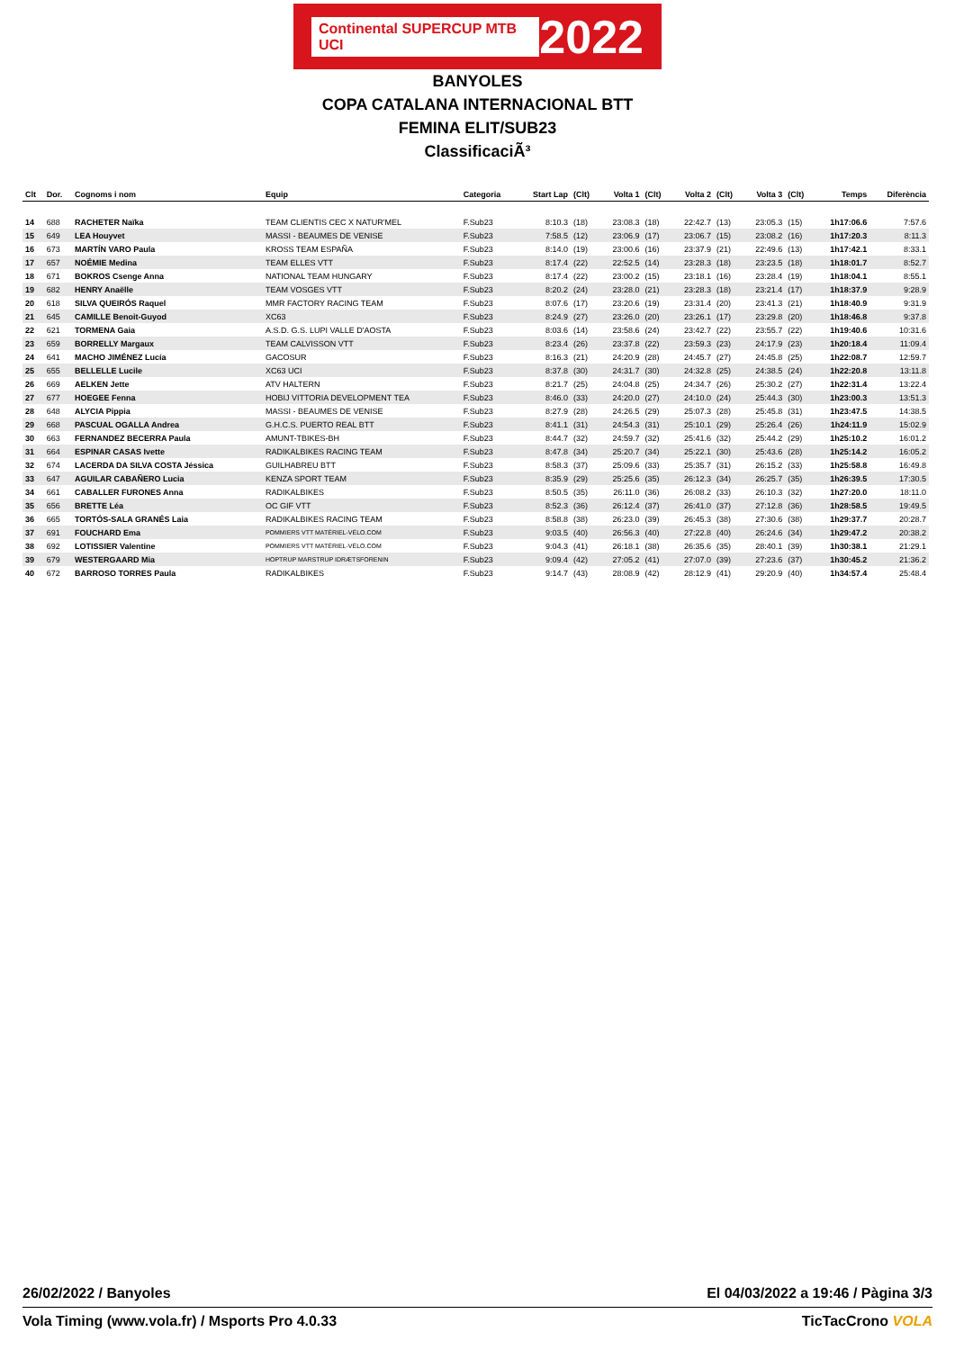Continental SUPERCUP MTB UCI 2022
BANYOLES
COPA CATALANA INTERNACIONAL BTT
FEMINA ELIT/SUB23
ClassificaciÃ³
| Clt | Dor. | Cognoms i nom | Equip | Categoria | Start Lap | (Clt) | Volta 1 | (Clt) | Volta 2 | (Clt) | Volta 3 | (Clt) | Temps | Diferència |
| --- | --- | --- | --- | --- | --- | --- | --- | --- | --- | --- | --- | --- | --- | --- |
| 14 | 688 | RACHETER Naïka | TEAM CLIENTIS CEC X NATUR'MEL | F.Sub23 | 8:10.3 | (18) | 23:08.3 | (18) | 22:42.7 | (13) | 23:05.3 | (15) | 1h17:06.6 | 7:57.6 |
| 15 | 649 | LEA Houyvet | MASSI - BEAUMES DE VENISE | F.Sub23 | 7:58.5 | (12) | 23:06.9 | (17) | 23:06.7 | (15) | 23:08.2 | (16) | 1h17:20.3 | 8:11.3 |
| 16 | 673 | MARTÍN VARO Paula | KROSS TEAM ESPAÑA | F.Sub23 | 8:14.0 | (19) | 23:00.6 | (16) | 23:37.9 | (21) | 22:49.6 | (13) | 1h17:42.1 | 8:33.1 |
| 17 | 657 | NOÉMIE Medina | TEAM ELLES VTT | F.Sub23 | 8:17.4 | (22) | 22:52.5 | (14) | 23:28.3 | (18) | 23:23.5 | (18) | 1h18:01.7 | 8:52.7 |
| 18 | 671 | BOKROS Csenge Anna | NATIONAL TEAM HUNGARY | F.Sub23 | 8:17.4 | (22) | 23:00.2 | (15) | 23:18.1 | (16) | 23:28.4 | (19) | 1h18:04.1 | 8:55.1 |
| 19 | 682 | HENRY Anaëlle | TEAM VOSGES VTT | F.Sub23 | 8:20.2 | (24) | 23:28.0 | (21) | 23:28.3 | (18) | 23:21.4 | (17) | 1h18:37.9 | 9:28.9 |
| 20 | 618 | SILVA QUEIRÓS Raquel | MMR FACTORY RACING TEAM | F.Sub23 | 8:07.6 | (17) | 23:20.6 | (19) | 23:31.4 | (20) | 23:41.3 | (21) | 1h18:40.9 | 9:31.9 |
| 21 | 645 | CAMILLE Benoit-Guyod | XC63 | F.Sub23 | 8:24.9 | (27) | 23:26.0 | (20) | 23:26.1 | (17) | 23:29.8 | (20) | 1h18:46.8 | 9:37.8 |
| 22 | 621 | TORMENA Gaia | A.S.D. G.S. LUPI VALLE D'AOSTA | F.Sub23 | 8:03.6 | (14) | 23:58.6 | (24) | 23:42.7 | (22) | 23:55.7 | (22) | 1h19:40.6 | 10:31.6 |
| 23 | 659 | BORRELLY Margaux | TEAM CALVISSON VTT | F.Sub23 | 8:23.4 | (26) | 23:37.8 | (22) | 23:59.3 | (23) | 24:17.9 | (23) | 1h20:18.4 | 11:09.4 |
| 24 | 641 | MACHO JIMÉNEZ Lucía | GACOSUR | F.Sub23 | 8:16.3 | (21) | 24:20.9 | (28) | 24:45.7 | (27) | 24:45.8 | (25) | 1h22:08.7 | 12:59.7 |
| 25 | 655 | BELLELLE Lucile | XC63 UCI | F.Sub23 | 8:37.8 | (30) | 24:31.7 | (30) | 24:32.8 | (25) | 24:38.5 | (24) | 1h22:20.8 | 13:11.8 |
| 26 | 669 | AELKEN Jette | ATV HALTERN | F.Sub23 | 8:21.7 | (25) | 24:04.8 | (25) | 24:34.7 | (26) | 25:30.2 | (27) | 1h22:31.4 | 13:22.4 |
| 27 | 677 | HOEGEE Fenna | HOBIJ VITTORIA DEVELOPMENT TEA | F.Sub23 | 8:46.0 | (33) | 24:20.0 | (27) | 24:10.0 | (24) | 25:44.3 | (30) | 1h23:00.3 | 13:51.3 |
| 28 | 648 | ALYCIA Pippia | MASSI - BEAUMES DE VENISE | F.Sub23 | 8:27.9 | (28) | 24:26.5 | (29) | 25:07.3 | (28) | 25:45.8 | (31) | 1h23:47.5 | 14:38.5 |
| 29 | 668 | PASCUAL OGALLA Andrea | G.H.C.S. PUERTO REAL BTT | F.Sub23 | 8:41.1 | (31) | 24:54.3 | (31) | 25:10.1 | (29) | 25:26.4 | (26) | 1h24:11.9 | 15:02.9 |
| 30 | 663 | FERNANDEZ BECERRA Paula | AMUNT-TBIKES-BH | F.Sub23 | 8:44.7 | (32) | 24:59.7 | (32) | 25:41.6 | (32) | 25:44.2 | (29) | 1h25:10.2 | 16:01.2 |
| 31 | 664 | ESPINAR CASAS Ivette | RADIKALBIKES RACING TEAM | F.Sub23 | 8:47.8 | (34) | 25:20.7 | (34) | 25:22.1 | (30) | 25:43.6 | (28) | 1h25:14.2 | 16:05.2 |
| 32 | 674 | LACERDA DA SILVA COSTA Jéssica | GUILHABREU BTT | F.Sub23 | 8:58.3 | (37) | 25:09.6 | (33) | 25:35.7 | (31) | 26:15.2 | (33) | 1h25:58.8 | 16:49.8 |
| 33 | 647 | AGUILAR CABAÑERO Lucia | KENZA SPORT TEAM | F.Sub23 | 8:35.9 | (29) | 25:25.6 | (35) | 26:12.3 | (34) | 26:25.7 | (35) | 1h26:39.5 | 17:30.5 |
| 34 | 661 | CABALLER FURONES Anna | RADIKALBIKES | F.Sub23 | 8:50.5 | (35) | 26:11.0 | (36) | 26:08.2 | (33) | 26:10.3 | (32) | 1h27:20.0 | 18:11.0 |
| 35 | 656 | BRETTE Léa | OC GIF VTT | F.Sub23 | 8:52.3 | (36) | 26:12.4 | (37) | 26:41.0 | (37) | 27:12.8 | (36) | 1h28:58.5 | 19:49.5 |
| 36 | 665 | TORTÓS-SALA GRANÉS Laia | RADIKALBIKES RACING TEAM | F.Sub23 | 8:58.8 | (38) | 26:23.0 | (39) | 26:45.3 | (38) | 27:30.6 | (38) | 1h29:37.7 | 20:28.7 |
| 37 | 691 | FOUCHARD Ema | POMMIERS VTT MATÉRIEL-VÉLO.COM | F.Sub23 | 9:03.5 | (40) | 26:56.3 | (40) | 27:22.8 | (40) | 26:24.6 | (34) | 1h29:47.2 | 20:38.2 |
| 38 | 692 | LOTISSIER Valentine | POMMIERS VTT MATÉRIEL-VÉLO.COM | F.Sub23 | 9:04.3 | (41) | 26:18.1 | (38) | 26:35.6 | (35) | 28:40.1 | (39) | 1h30:38.1 | 21:29.1 |
| 39 | 679 | WESTERGAARD Mia | HOPTRUP MARSTRUP IDRÆTSFORENIN | F.Sub23 | 9:09.4 | (42) | 27:05.2 | (41) | 27:07.0 | (39) | 27:23.6 | (37) | 1h30:45.2 | 21:36.2 |
| 40 | 672 | BARROSO TORRES Paula | RADIKALBIKES | F.Sub23 | 9:14.7 | (43) | 28:08.9 | (42) | 28:12.9 | (41) | 29:20.9 | (40) | 1h34:57.4 | 25:48.4 |
26/02/2022 / Banyoles El 04/03/2022 a 19:46 / Pàgina 3/3
Vola Timing (www.vola.fr) / Msports Pro 4.0.33 TicTacCrono VOLA